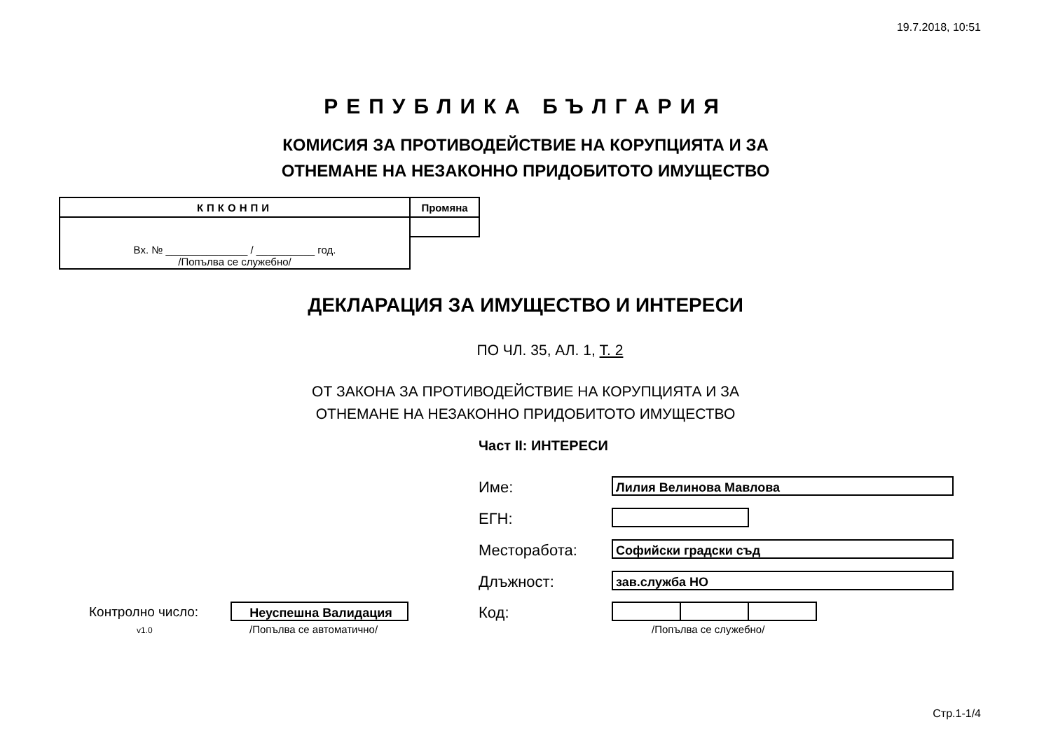19.7.2018, 10:51
РЕПУБЛИКА БЪЛГАРИЯ
КОМИСИЯ ЗА ПРОТИВОДЕЙСТВИЕ НА КОРУПЦИЯТА И ЗА
ОТНЕМАНЕ НА НЕЗАКОННО ПРИДОБИТОТО ИМУЩЕСТВО
| КПКОНПИ | Промяна |
| Вх. № ______________ / __________ год. /Попълва се служебно/ | |
ДЕКЛАРАЦИЯ ЗА ИМУЩЕСТВО И ИНТЕРЕСИ
ПО ЧЛ. 35, АЛ. 1, Т. 2
ОТ ЗАКОНА ЗА ПРОТИВОДЕЙСТВИЕ НА КОРУПЦИЯТА И ЗА
ОТНЕМАНЕ НА НЕЗАКОННО ПРИДОБИТОТО ИМУЩЕСТВО
Част II: ИНТЕРЕСИ
Име: Лилия Велинова Мавлова
ЕГН:
Месторабота: Софийски градски съд
Длъжност: зав.служба НО
Код:
/Попълва се служебно/
Контролно число: Неуспешна Валидация
v1.0 /Попълва се автоматично/
Стр.1-1/4